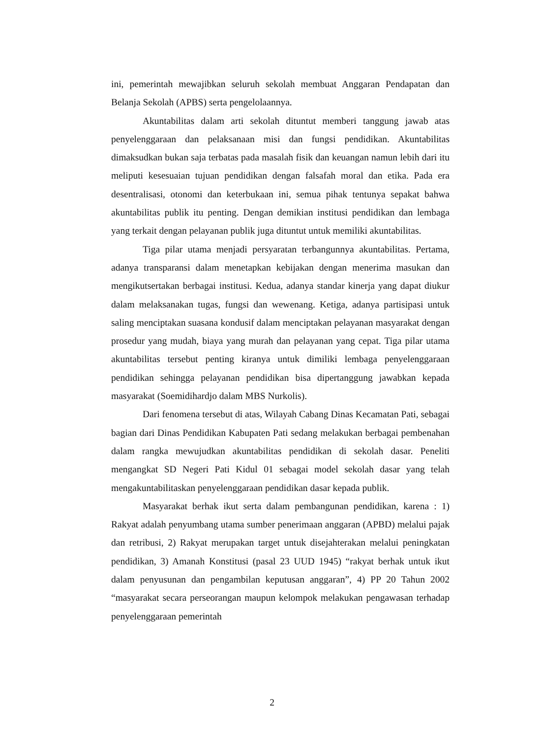ini, pemerintah mewajibkan seluruh sekolah membuat Anggaran Pendapatan dan Belanja Sekolah (APBS) serta pengelolaannya.
Akuntabilitas dalam arti sekolah dituntut memberi tanggung jawab atas penyelenggaraan dan pelaksanaan misi dan fungsi pendidikan. Akuntabilitas dimaksudkan bukan saja terbatas pada masalah fisik dan keuangan namun lebih dari itu meliputi kesesuaian tujuan pendidikan dengan falsafah moral dan etika. Pada era desentralisasi, otonomi dan keterbukaan ini, semua pihak tentunya sepakat bahwa akuntabilitas publik itu penting. Dengan demikian institusi pendidikan dan lembaga yang terkait dengan pelayanan publik juga dituntut untuk memiliki akuntabilitas.
Tiga pilar utama menjadi persyaratan terbangunnya akuntabilitas. Pertama, adanya transparansi dalam menetapkan kebijakan dengan menerima masukan dan mengikutsertakan berbagai institusi. Kedua, adanya standar kinerja yang dapat diukur dalam melaksanakan tugas, fungsi dan wewenang. Ketiga, adanya partisipasi untuk saling menciptakan suasana kondusif dalam menciptakan pelayanan masyarakat dengan prosedur yang mudah, biaya yang murah dan pelayanan yang cepat. Tiga pilar utama akuntabilitas tersebut penting kiranya untuk dimiliki lembaga penyelenggaraan pendidikan sehingga pelayanan pendidikan bisa dipertanggung jawabkan kepada masyarakat (Soemidihardjo dalam MBS Nurkolis).
Dari fenomena tersebut di atas, Wilayah Cabang Dinas Kecamatan Pati, sebagai bagian dari Dinas Pendidikan Kabupaten Pati sedang melakukan berbagai pembenahan dalam rangka mewujudkan akuntabilitas pendidikan di sekolah dasar. Peneliti mengangkat SD Negeri Pati Kidul 01 sebagai model sekolah dasar yang telah mengakuntabilitaskan penyelenggaraan pendidikan dasar kepada publik.
Masyarakat berhak ikut serta dalam pembangunan pendidikan, karena : 1) Rakyat adalah penyumbang utama sumber penerimaan anggaran (APBD) melalui pajak dan retribusi, 2) Rakyat merupakan target untuk disejahterakan melalui peningkatan pendidikan, 3) Amanah Konstitusi (pasal 23 UUD 1945) “rakyat berhak untuk ikut dalam penyusunan dan pengambilan keputusan anggaran”, 4) PP 20 Tahun 2002 “masyarakat secara perseorangan maupun kelompok melakukan pengawasan terhadap penyelenggaraan pemerintah
2